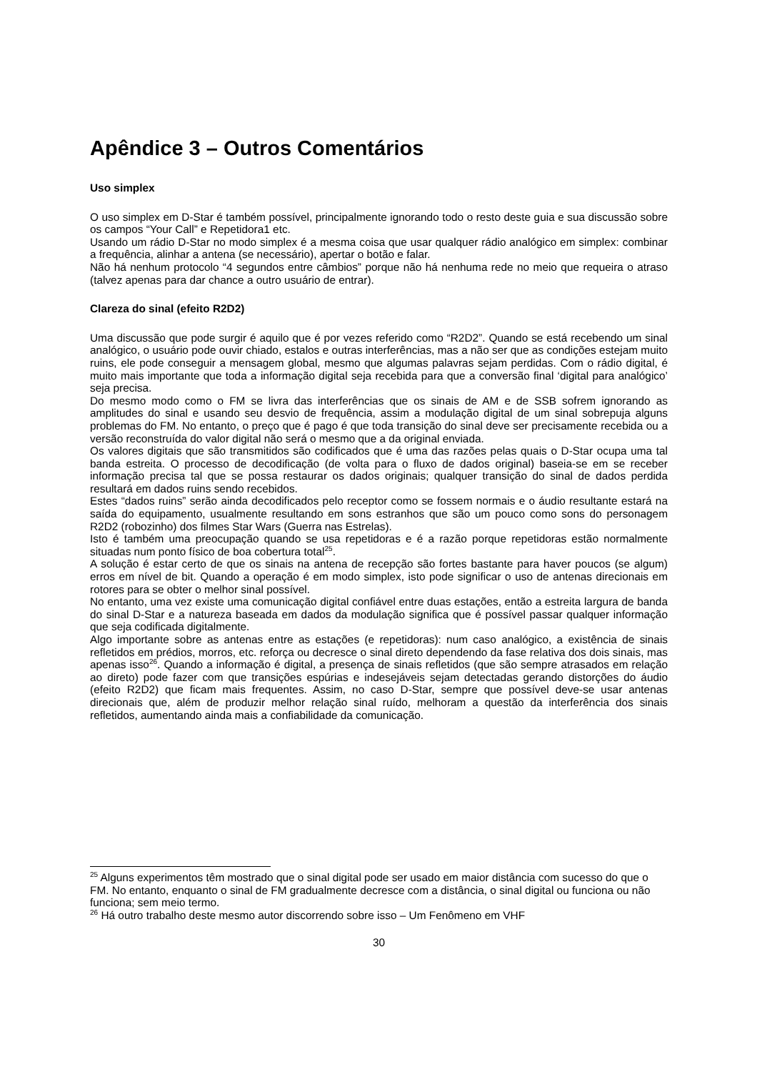Apêndice 3 – Outros Comentários
Uso simplex
O uso simplex em D-Star é também possível, principalmente ignorando todo o resto deste guia e sua discussão sobre os campos “Your Call” e Repetidora1 etc.
Usando um rádio D-Star no modo simplex é a mesma coisa que usar qualquer rádio analógico em simplex: combinar a frequência, alinhar a antena (se necessário), apertar o botão e falar.
Não há nenhum protocolo “4 segundos entre câmbios” porque não há nenhuma rede no meio que requeira o atraso (talvez apenas para dar chance a outro usuário de entrar).
Clareza do sinal (efeito R2D2)
Uma discussão que pode surgir é aquilo que é por vezes referido como “R2D2”. Quando se está recebendo um sinal analógico, o usuário pode ouvir chiado, estalos e outras interferências, mas a não ser que as condições estejam muito ruins, ele pode conseguir a mensagem global, mesmo que algumas palavras sejam perdidas. Com o rádio digital, é muito mais importante que toda a informação digital seja recebida para que a conversão final ‘digital para analógico’ seja precisa.
Do mesmo modo como o FM se livra das interferências que os sinais de AM e de SSB sofrem ignorando as amplitudes do sinal e usando seu desvio de frequência, assim a modulação digital de um sinal sobrepuja alguns problemas do FM. No entanto, o preço que é pago é que toda transição do sinal deve ser precisamente recebida ou a versão reconstruída do valor digital não será o mesmo que a da original enviada.
Os valores digitais que são transmitidos são codificados que é uma das razões pelas quais o D-Star ocupa uma tal banda estreita. O processo de decodificação (de volta para o fluxo de dados original) baseia-se em se receber informação precisa tal que se possa restaurar os dados originais; qualquer transição do sinal de dados perdida resultará em dados ruins sendo recebidos.
Estes “dados ruins” serão ainda decodificados pelo receptor como se fossem normais e o áudio resultante estará na saída do equipamento, usualmente resultando em sons estranhos que são um pouco como sons do personagem R2D2 (robozinho) dos filmes Star Wars (Guerra nas Estrelas).
Isto é também uma preocupação quando se usa repetidoras e é a razão porque repetidoras estão normalmente situadas num ponto físico de boa cobertura total<sup>25</sup>.
A solução é estar certo de que os sinais na antena de recepção são fortes bastante para haver poucos (se algum) erros em nível de bit. Quando a operação é em modo simplex, isto pode significar o uso de antenas direcionais em rotores para se obter o melhor sinal possível.
No entanto, uma vez existe uma comunicação digital confiável entre duas estações, então a estreita largura de banda do sinal D-Star e a natureza baseada em dados da modulação significa que é possível passar qualquer informação que seja codificada digitalmente.
Algo importante sobre as antenas entre as estações (e repetidoras): num caso analógico, a existência de sinais refletidos em prédios, morros, etc. reforça ou decresce o sinal direto dependendo da fase relativa dos dois sinais, mas apenas isso<sup>26</sup>. Quando a informação é digital, a presença de sinais refletidos (que são sempre atrasados em relação ao direto) pode fazer com que transições espúrias e indesejáveis sejam detectadas gerando distorções do áudio (efeito R2D2) que ficam mais frequentes. Assim, no caso D-Star, sempre que possível deve-se usar antenas direcionais que, além de produzir melhor relação sinal ruído, melhoram a questão da interferência dos sinais refletidos, aumentando ainda mais a confiabilidade da comunicação.
<sup>25</sup> Alguns experimentos têm mostrado que o sinal digital pode ser usado em maior distância com sucesso do que o FM. No entanto, enquanto o sinal de FM gradualmente decresce com a distância, o sinal digital ou funciona ou não funciona; sem meio termo.
<sup>26</sup> Há outro trabalho deste mesmo autor discorrendo sobre isso – Um Fenômeno em VHF
30